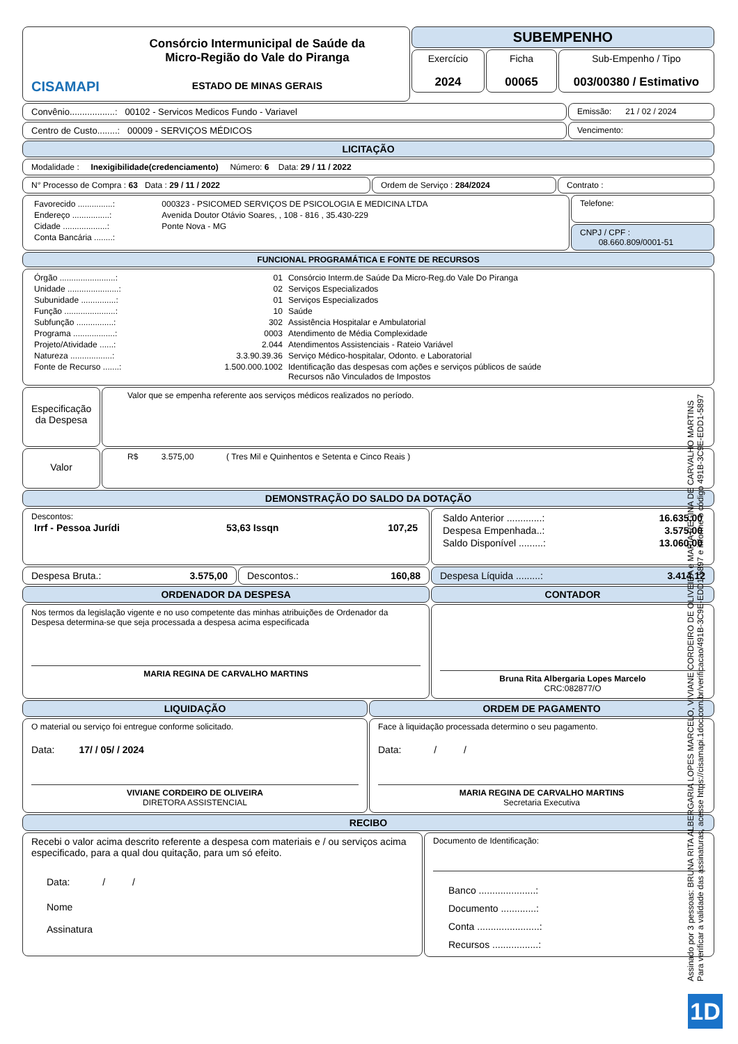CISAMAPI
Consórcio Intermunicipal de Saúde da
Micro-Região do Vale do Piranga
ESTADO DE MINAS GERAIS
SUBEMPENHO
Exercício
2024
Ficha
00065
Sub-Empenho / Tipo
003/00380 / Estimativo
Convênio..................: 00102 - Servicos Medicos Fundo - Variavel
Emissão: 21 / 02 / 2024
Centro de Custo........: 00009 - SERVIÇOS MÉDICOS
Vencimento:
LICITAÇÃO
Modalidade : Inexigibilidade(credenciamento) Número: 6 Data: 29 / 11 / 2022
N° Processo de Compra : 63 Data : 29 / 11 / 2022 Ordem de Serviço : 284/2024 Contrato :
| Favorecido ...............: | 000323 - PSICOMED SERVIÇOS DE PSICOLOGIA E MEDICINA LTDA |
| Endereço ................: | Avenida Doutor Otávio Soares, , 108 - 816 , 35.430-229 |
| Cidade ...................: | Ponte Nova - MG |
| Conta Bancária ........: | |
Telefone:
CNPJ / CPF :
08.660.809/0001-51
FUNCIONAL PROGRAMÁTICA E FONTE DE RECURSOS
| Órgão ........................: | 01 | Consórcio Interm.de Saúde Da Micro-Reg.do Vale Do Piranga |
| Unidade ......................: | 02 | Serviços Especializados |
| Subunidade ...............: | 01 | Serviços Especializados |
| Função ......................: | 10 | Saúde |
| Subfunção ................: | 302 | Assistência Hospitalar e Ambulatorial |
| Programa ..................: | 0003 | Atendimento de Média Complexidade |
| Projeto/Atividade ......: | 2.044 | Atendimentos Assistenciais - Rateio Variável |
| Natureza ..................: | 3.3.90.39.36 | Serviço Médico-hospitalar, Odonto. e Laboratorial |
| Fonte de Recurso .......: | 1.500.000.1002 | Identificação das despesas com ações e serviços públicos de saúde Recursos não Vinculados de Impostos |
Especificação da Despesa
Valor que se empenha referente aos serviços médicos realizados no período.
Valor
R$ 3.575,00 ( Tres Mil e Quinhentos e Setenta e Cinco Reais )
DEMONSTRAÇÃO DO SALDO DA DOTAÇÃO
Descontos:
| Irrf - Pessoa Jurídi | 53,63 Issqn | 107,25 |
| Saldo Anterior .............: | 16.635,00 |
| Despesa Empenhada..: | 3.575,00 |
| Saldo Disponível .........: | 13.060,00 |
Despesa Bruta.: 3.575,00 Descontos.: 160,88 Despesa Líquida .........: 3.414,12
ORDENADOR DA DESPESA
Nos termos da legislação vigente e no uso competente das minhas atribuições de Ordenador da Despesa determina-se que seja processada a despesa acima especificada
MARIA REGINA DE CARVALHO MARTINS
CONTADOR
Bruna Rita Albergaria Lopes Marcelo
CRC:082877/O
LIQUIDAÇÃO
O material ou serviço foi entregue conforme solicitado.
Data: 17/ / 05/ / 2024
VIVIANE CORDEIRO DE OLIVEIRA
DIRETORA ASSISTENCIAL
ORDEM DE PAGAMENTO
Face à liquidação processada determino o seu pagamento.
Data: / /
MARIA REGINA DE CARVALHO MARTINS
Secretaria Executiva
RECIBO
Recebi o valor acima descrito referente a despesa com materiais e / ou serviços acima especificado, para a qual dou quitação, para um só efeito.
Data: / /
Nome
Assinatura
Documento de Identificação:
Banco .....................:
Documento .............:
Conta .......................:
Recursos .................:
Assinado por 3 pessoas: BRUNA RITA ALBERGARIA LOPES MARCELO, VIVIANE CORDEIRO DE OLIVEIRA e MARIA REGINA DE CARVALHO MARTINS
Para verificar a validade das assinaturas, acesse https://cisamapi.1doc.com.br/verificacao/491B-3C9E-EDD1-5897 e informe o código 491B-3C9E-EDD1-5897
1D